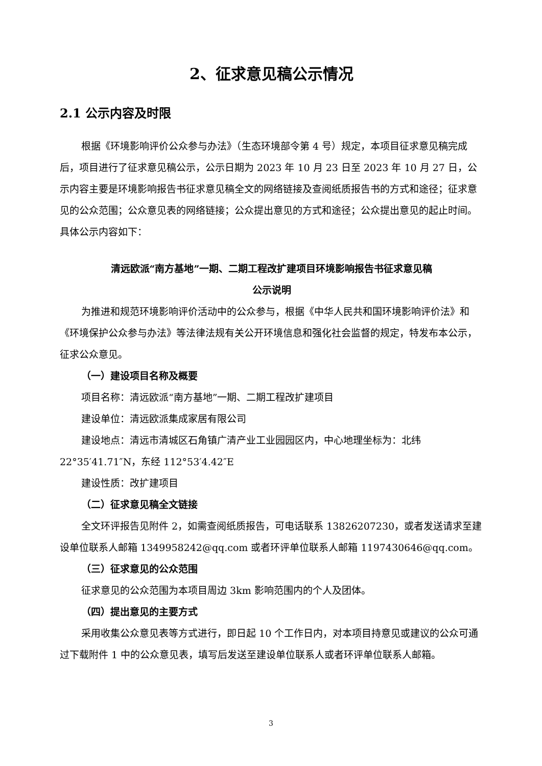2、征求意见稿公示情况
2.1 公示内容及时限
根据《环境影响评价公众参与办法》（生态环境部令第 4 号）规定，本项目征求意见稿完成后，项目进行了征求意见稿公示，公示日期为 2023 年 10 月 23 日至 2023 年 10 月 27 日，公示内容主要是环境影响报告书征求意见稿全文的网络链接及查阅纸质报告书的方式和途径；征求意见的公众范围；公众意见表的网络链接；公众提出意见的方式和途径；公众提出意见的起止时间。具体公示内容如下：
清远欧派“南方基地”一期、二期工程改扩建项目环境影响报告书征求意见稿
公示说明
为推进和规范环境影响评价活动中的公众参与，根据《中华人民共和国环境影响评价法》和《环境保护公众参与办法》等法律法规有关公开环境信息和强化社会监督的规定，特发布本公示，征求公众意见。
（一）建设项目名称及概要
项目名称：清远欧派“南方基地”一期、二期工程改扩建项目
建设单位：清远欧派集成家居有限公司
建设地点：清远市清城区石角镇广清产业工业园园区内，中心地理坐标为：北纬 22°35′41.71″N，东经 112°53′4.42″E
建设性质：改扩建项目
（二）征求意见稿全文链接
全文环评报告见附件 2，如需查阅纸质报告，可电话联系 13826207230，或者发送请求至建设单位联系人邮箱 1349958242@qq.com 或者环评单位联系人邮箱 1197430646@qq.com。
（三）征求意见的公众范围
征求意见的公众范围为本项目周边 3km 影响范围内的个人及团体。
（四）提出意见的主要方式
采用收集公众意见表等方式进行，即日起 10 个工作日内，对本项目持意见或建议的公众可通过下载附件 1 中的公众意见表，填写后发送至建设单位联系人或者环评单位联系人邮箱。
3